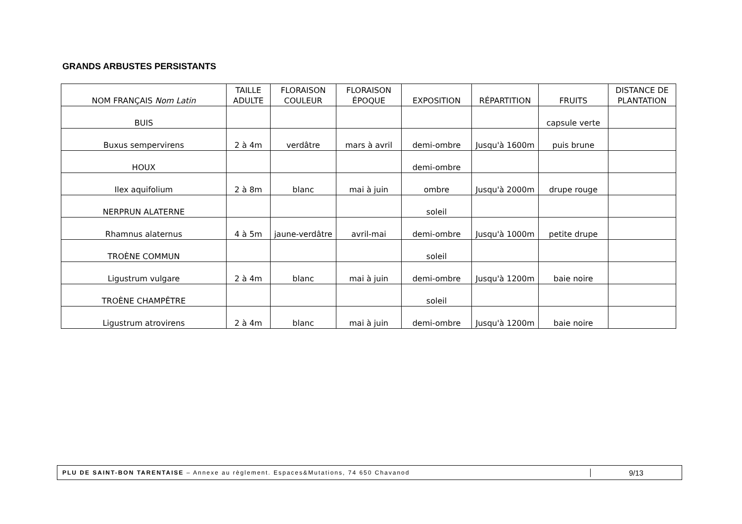GRANDS ARBUSTES PERSISTANTS
| NOM FRANÇAIS Nom Latin | TAILLE ADULTE | FLORAISON COULEUR | FLORAISON ÉPOQUE | EXPOSITION | RÉPARTITION | FRUITS | DISTANCE DE PLANTATION |
| --- | --- | --- | --- | --- | --- | --- | --- |
| BUIS | | | | | | capsule verte | |
| Buxus sempervirens | 2 à 4m | verdâtre | mars à avril | demi-ombre | Jusqu'à 1600m | puis brune | |
| HOUX | | | | demi-ombre | | | |
| Ilex aquifolium | 2 à 8m | blanc | mai à juin | ombre | Jusqu'à 2000m | drupe rouge | |
| NERPRUN ALATERNE | | | | soleil | | | |
| Rhamnus alaternus | 4 à 5m | jaune-verdâtre | avril-mai | demi-ombre | Jusqu'à 1000m | petite drupe | |
| TROÈNE COMMUN | | | | soleil | | | |
| Ligustrum vulgare | 2 à 4m | blanc | mai à juin | demi-ombre | Jusqu'à 1200m | baie noire | |
| TROÈNE CHAMPÊTRE | | | | soleil | | | |
| Ligustrum atrovirens | 2 à 4m | blanc | mai à juin | demi-ombre | Jusqu'à 1200m | baie noire | |
PLU DE SAINT-BON TARENTAISE – Annexe au règlement. Espaces&Mutations, 74 650 Chavanod
9/13